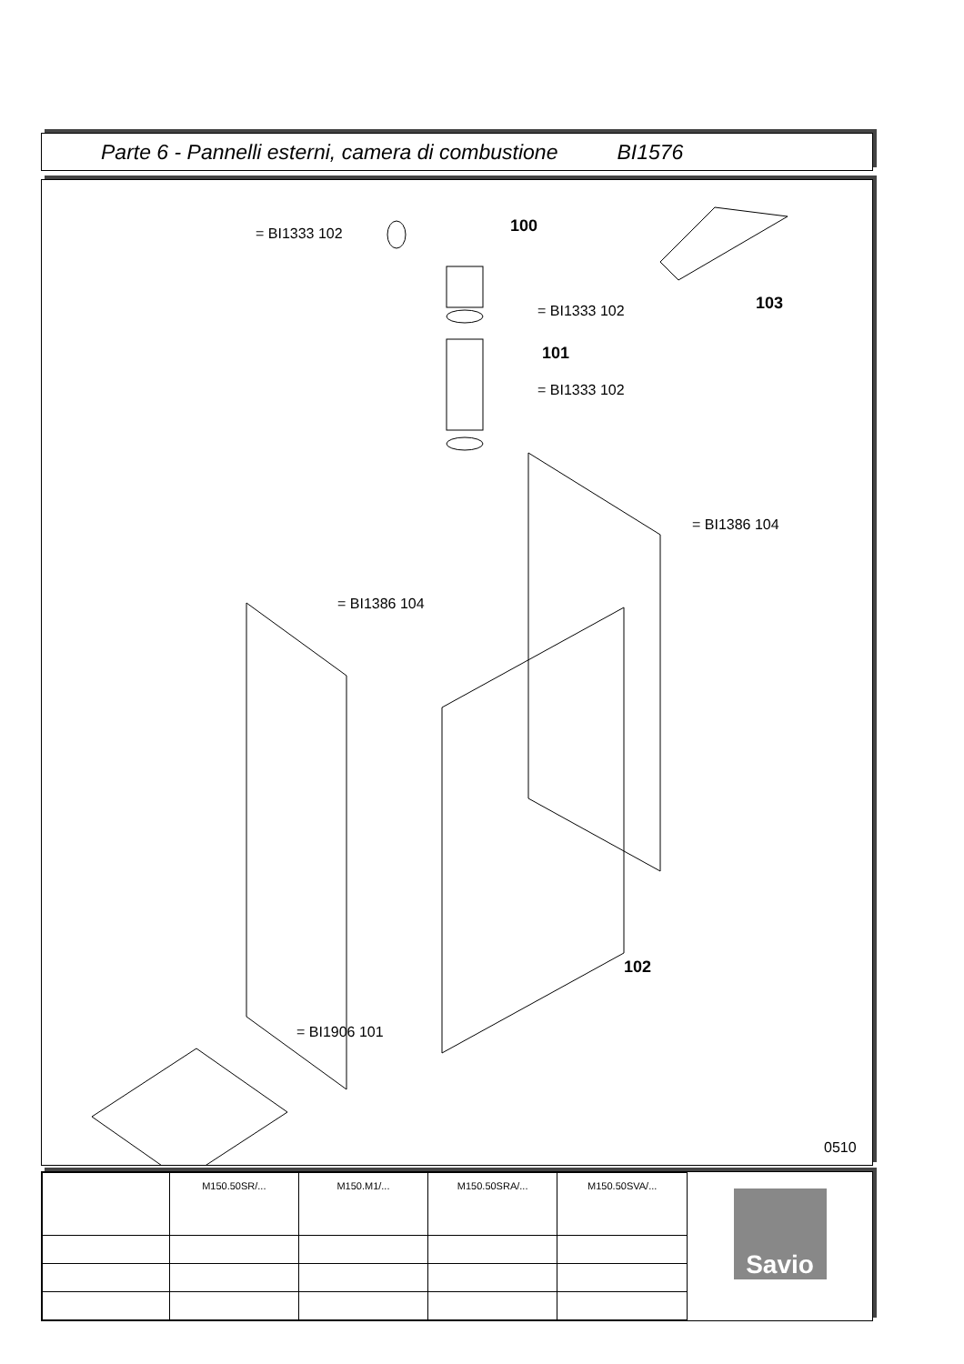Parte 6 - Pannelli esterni, camera di combustione BI1576
= BI1333 102 100
103
= BI1333 102
101
= BI1333 102
= BI1386 104
= BI1386 104
102
= BI1906 101
0510
| | M150.50SR/... | M150.M1/... | M150.50SRA/... | M150.50SVA/... |
Savio